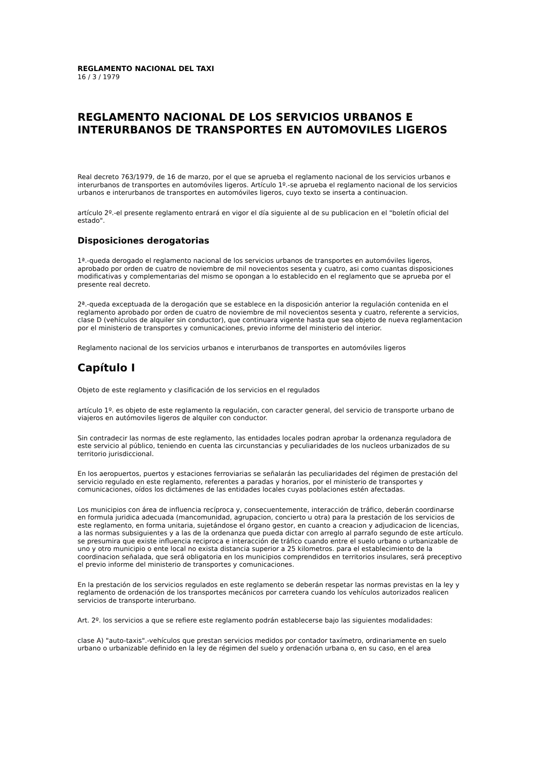REGLAMENTO NACIONAL DEL TAXI
16 / 3 / 1979
REGLAMENTO NACIONAL DE LOS SERVICIOS URBANOS E INTERURBANOS DE TRANSPORTES EN AUTOMOVILES LIGEROS
Real decreto 763/1979, de 16 de marzo, por el que se aprueba el reglamento nacional de los servicios urbanos e interurbanos de transportes en automóviles ligeros. Artículo 1º.-se aprueba el reglamento nacional de los servicios urbanos e interurbanos de transportes en automóviles ligeros, cuyo texto se inserta a continuacion.
artículo 2º.-el presente reglamento entrará en vigor el día siguiente al de su publicacion en el "boletín oficial del estado".
Disposiciones derogatorias
1ª.-queda derogado el reglamento nacional de los servicios urbanos de transportes en automóviles ligeros, aprobado por orden de cuatro de noviembre de mil novecientos sesenta y cuatro, asi como cuantas disposiciones modificativas y complementarias del mismo se opongan a lo establecido en el reglamento que se aprueba por el presente real decreto.
2ª.-queda exceptuada de la derogación que se establece en la disposición anterior la regulación contenida en el reglamento aprobado por orden de cuatro de noviembre de mil novecientos sesenta y cuatro, referente a servicios, clase D (vehículos de alquiler sin conductor), que continuara vigente hasta que sea objeto de nueva reglamentacion por el ministerio de transportes y comunicaciones, previo informe del ministerio del interior.
Reglamento nacional de los servicios urbanos e interurbanos de transportes en automóviles ligeros
Capítulo I
Objeto de este reglamento y clasificación de los servicios en el regulados
artículo 1º. es objeto de este reglamento la regulación, con caracter general, del servicio de transporte urbano de viajeros en autómoviles ligeros de alquiler con conductor.
Sin contradecir las normas de este reglamento, las entidades locales podran aprobar la ordenanza reguladora de este servicio al público, teniendo en cuenta las circunstancias y peculiaridades de los nucleos urbanizados de su territorio jurisdiccional.
En los aeropuertos, puertos y estaciones ferroviarias se señalarán las peculiaridades del régimen de prestación del servicio regulado en este reglamento, referentes a paradas y horarios, por el ministerio de transportes y comunicaciones, oídos los dictámenes de las entidades locales cuyas poblaciones estén afectadas.
Los municipios con área de influencia recíproca y, consecuentemente, interacción de tráfico, deberán coordinarse en formula juridica adecuada (mancomunidad, agrupacion, concierto u otra) para la prestación de los servicios de este reglamento, en forma unitaria, sujetándose el órgano gestor, en cuanto a creacion y adjudicacion de licencias, a las normas subsiguientes y a las de la ordenanza que pueda dictar con arreglo al parrafo segundo de este artículo. se presumira que existe influencia reciproca e interacción de tráfico cuando entre el suelo urbano o urbanizable de uno y otro municipio o ente local no exista distancia superior a 25 kilometros. para el establecimiento de la coordinacion señalada, que será obligatoria en los municipios comprendidos en territorios insulares, será preceptivo el previo informe del ministerio de transportes y comunicaciones.
En la prestación de los servicios regulados en este reglamento se deberán respetar las normas previstas en la ley y reglamento de ordenación de los transportes mecánicos por carretera cuando los vehículos autorizados realicen servicios de transporte interurbano.
Art. 2º. los servicios a que se refiere este reglamento podrán establecerse bajo las siguientes modalidades:
clase A) "auto-taxis".-vehículos que prestan servicios medidos por contador taxímetro, ordinariamente en suelo urbano o urbanizable definido en la ley de régimen del suelo y ordenación urbana o, en su caso, en el area